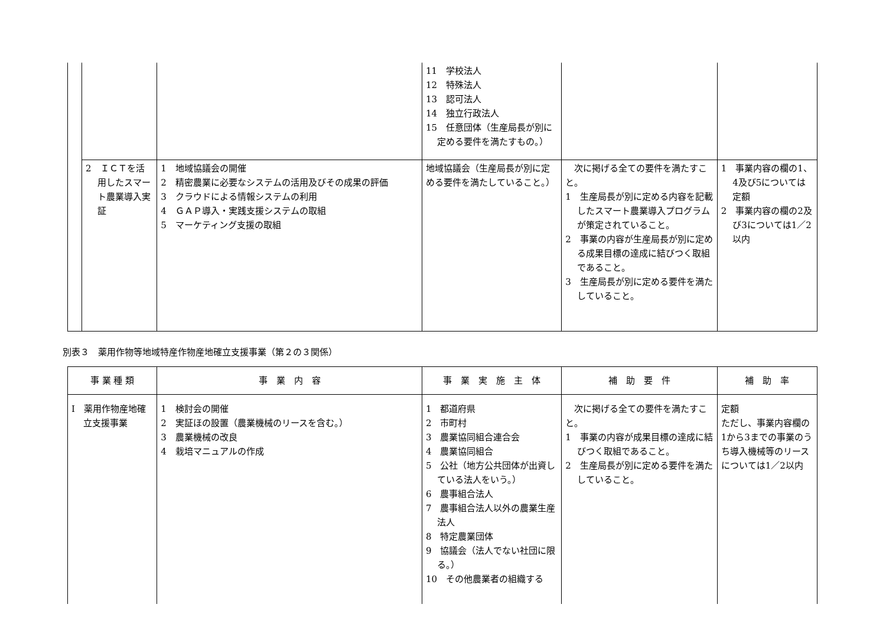| | | | 11 学校法人 12 特殊法人 13 認可法人 14 独立行政法人 15 任意団体（生産局長が別に定める要件を満たすもの。） | | |
| | 2 ＩＣＴを活用したスマート農業導入実証 | 1 地域協議会の開催 2 精密農業に必要なシステムの活用及びその成果の評価 3 クラウドによる情報システムの利用 4 ＧＡＰ導入・実践支援システムの取組 5 マーケティング支援の取組 | 地域協議会（生産局長が別に定める要件を満たしていること。） | 次に掲げる全ての要件を満たすこと。 1 生産局長が別に定める内容を記載したスマート農業導入プログラムが策定されていること。 2 事業の内容が生産局長が別に定める成果目標の達成に結びつく取組であること。 3 生産局長が別に定める要件を満たしていること。 | 1 事業内容の欄の1、4及び5については定額 2 事業内容の欄の2及び3については1／2以内 |
別表３　薬用作物等地域特産作物産地確立支援事業（第２の３関係）
| 事 業 種 類 | 事 業 内 容 | 事 業 実 施 主 体 | 補 助 要 件 | 補 助 率 |
| --- | --- | --- | --- | --- |
| Ⅰ 薬用作物産地確立支援事業 | 1 検討会の開催 2 実証ほの設置（農業機械のリースを含む。） 3 農業機械の改良 4 栽培マニュアルの作成 | 1 都道府県 2 市町村 3 農業協同組合連合会 4 農業協同組合 5 公社（地方公共団体が出資している法人をいう。） 6 農事組合法人 7 農事組合法人以外の農業生産法人 8 特定農業団体 9 協議会（法人でない社団に限る。） 10 その他農業者の組織する | 次に掲げる全ての要件を満たすこと。 1 事業の内容が成果目標の達成に結びつく取組であること。 2 生産局長が別に定める要件を満たしていること。 | 定額 ただし、事業内容欄の1から3までの事業のうち導入機械等のリースについては1／2以内 |